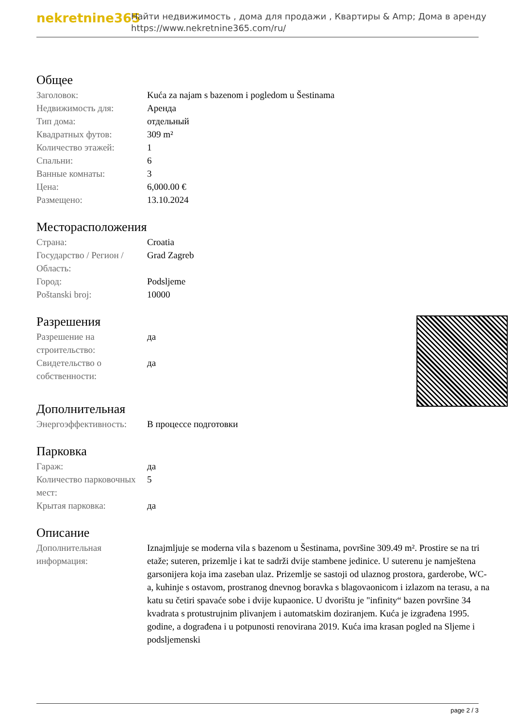nekretnine365
Найти недвижимость , дома для продажи , Квартиры & Amp; Дома в аренду
https://www.nekretnine365.com/ru/
Общее
| Заголовок: | Kuća za najam s bazenom i pogledom u Šestinama |
| Недвижимость для: | Аренда |
| Тип дома: | отдельный |
| Квадратных футов: | 309 m² |
| Количество этажей: | 1 |
| Спальни: | 6 |
| Ванные комнаты: | 3 |
| Цена: | 6,000.00 € |
| Размещено: | 13.10.2024 |
Месторасположения
| Страна: | Croatia |
| Государство / Регион / Область: | Grad Zagreb |
| Город: | Podsljeme |
| Poštanski broj: | 10000 |
Разрешения
| Разрешение на строительство: | да |
| Свидетельство о собственности: | да |
Дополнительная
| Энергоэффективность: | В процессе подготовки |
Парковка
| Гараж: | да |
| Количество парковочных мест: | 5 |
| Крытая парковка: | да |
Описание
| Дополнительная информация: | Iznajmljuje se moderna vila s bazenom u Šestinama, površine 309.49 m². Prostire se na tri etaže; suteren, prizemlje i kat te sadrži dvije stambene jedinice. U suterenu je namještena garsonijera koja ima zaseban ulaz. Prizemlje se sastoji od ulaznog prostora, garderobe, WC-a, kuhinje s ostavom, prostranog dnevnog boravka s blagovaonicom i izlazom na terasu, a na katu su četiri spavaće sobe i dvije kupaonice. U dvorištu je "infinity“ bazen površine 34 kvadrata s protustrujnim plivanjem i automatskim doziranjem. Kuća je izgrađena 1995. godine, a dograđena i u potpunosti renovirana 2019. Kuća ima krasan pogled na Sljeme i podsljemenski |
page 2 / 3